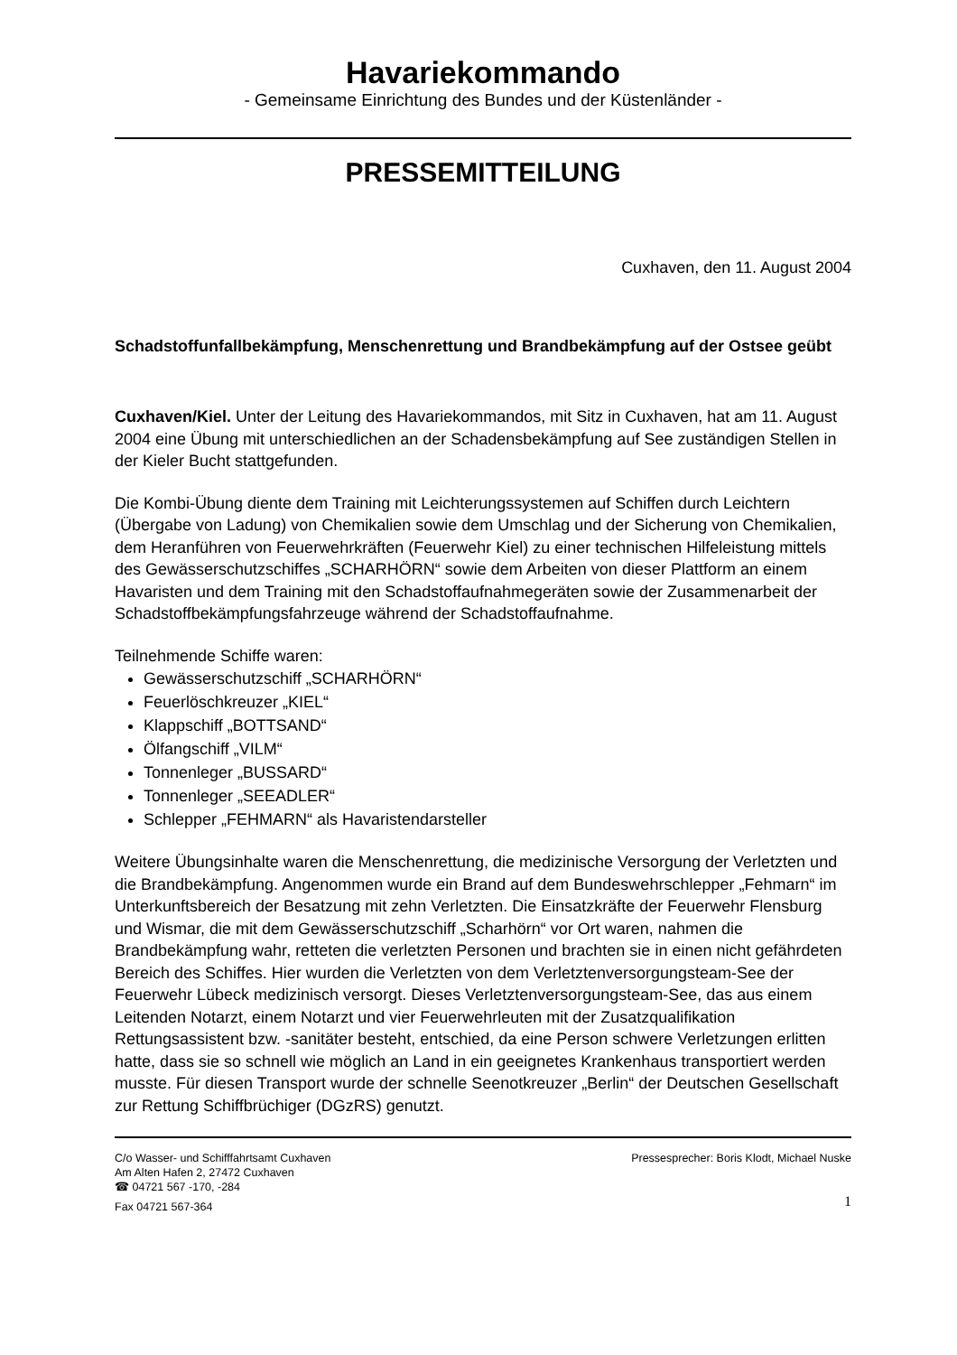Havariekommando
- Gemeinsame Einrichtung des Bundes und der Küstenländer -
PRESSEMITTEILUNG
Cuxhaven, den 11. August 2004
Schadstoffunfallbekämpfung, Menschenrettung und Brandbekämpfung auf der Ostsee geübt
Cuxhaven/Kiel. Unter der Leitung des Havariekommandos, mit Sitz in Cuxhaven, hat am 11. August 2004 eine Übung mit unterschiedlichen an der Schadensbekämpfung auf See zuständigen Stellen in der Kieler Bucht stattgefunden.
Die Kombi-Übung diente dem Training mit Leichterungssystemen auf Schiffen durch Leichtern (Übergabe von Ladung) von Chemikalien sowie dem Umschlag und der Sicherung von Chemikalien, dem Heranführen von Feuerwehrkräften (Feuerwehr Kiel) zu einer technischen Hilfeleistung mittels des Gewässerschutzschiffes „SCHARHÖRN“ sowie dem Arbeiten von dieser Plattform an einem Havaristen und dem Training mit den Schadstoffaufnahmegeräten sowie der Zusammenarbeit der Schadstoffbekämpfungsfahrzeuge während der Schadstoffaufnahme.
Teilnehmende Schiffe waren:
Gewässerschutzschiff „SCHARHÖRN“
Feuerlöschkreuzer „KIEL“
Klappschiff „BOTTSAND“
Ölfangschiff „VILM“
Tonnenleger „BUSSARD“
Tonnenleger „SEEADLER“
Schlepper „FEHMARN“ als Havaristendarsteller
Weitere Übungsinhalte waren die Menschenrettung, die medizinische Versorgung der Verletzten und die Brandbekämpfung. Angenommen wurde ein Brand auf dem Bundeswehrschlepper „Fehmarn“ im Unterkunftsbereich der Besatzung mit zehn Verletzten. Die Einsatzkräfte der Feuerwehr Flensburg und Wismar, die mit dem Gewässerschutzschiff „Scharhörn“ vor Ort waren, nahmen die Brandbekämpfung wahr, retteten die verletzten Personen und brachten sie in einen nicht gefährdeten Bereich des Schiffes. Hier wurden die Verletzten von dem Verletztenversorgungsteam-See der Feuerwehr Lübeck medizinisch versorgt. Dieses Verletztenversorgungsteam-See, das aus einem Leitenden Notarzt, einem Notarzt und vier Feuerwehrleuten mit der Zusatzqualifikation Rettungsassistent bzw. -sanitäter besteht, entschied, da eine Person schwere Verletzungen erlitten hatte, dass sie so schnell wie möglich an Land in ein geeignetes Krankenhaus transportiert werden musste. Für diesen Transport wurde der schnelle Seenotkreuzer „Berlin“ der Deutschen Gesellschaft zur Rettung Schiffbrüchiger (DGzRS) genutzt.
C/o Wasser- und Schifffahrtsamt Cuxhaven
Am Alten Hafen 2, 27472 Cuxhaven
☎ 04721 567 -170, -284
Fax 04721 567-364
Pressesprecher: Boris Klodt, Michael Nuske
1